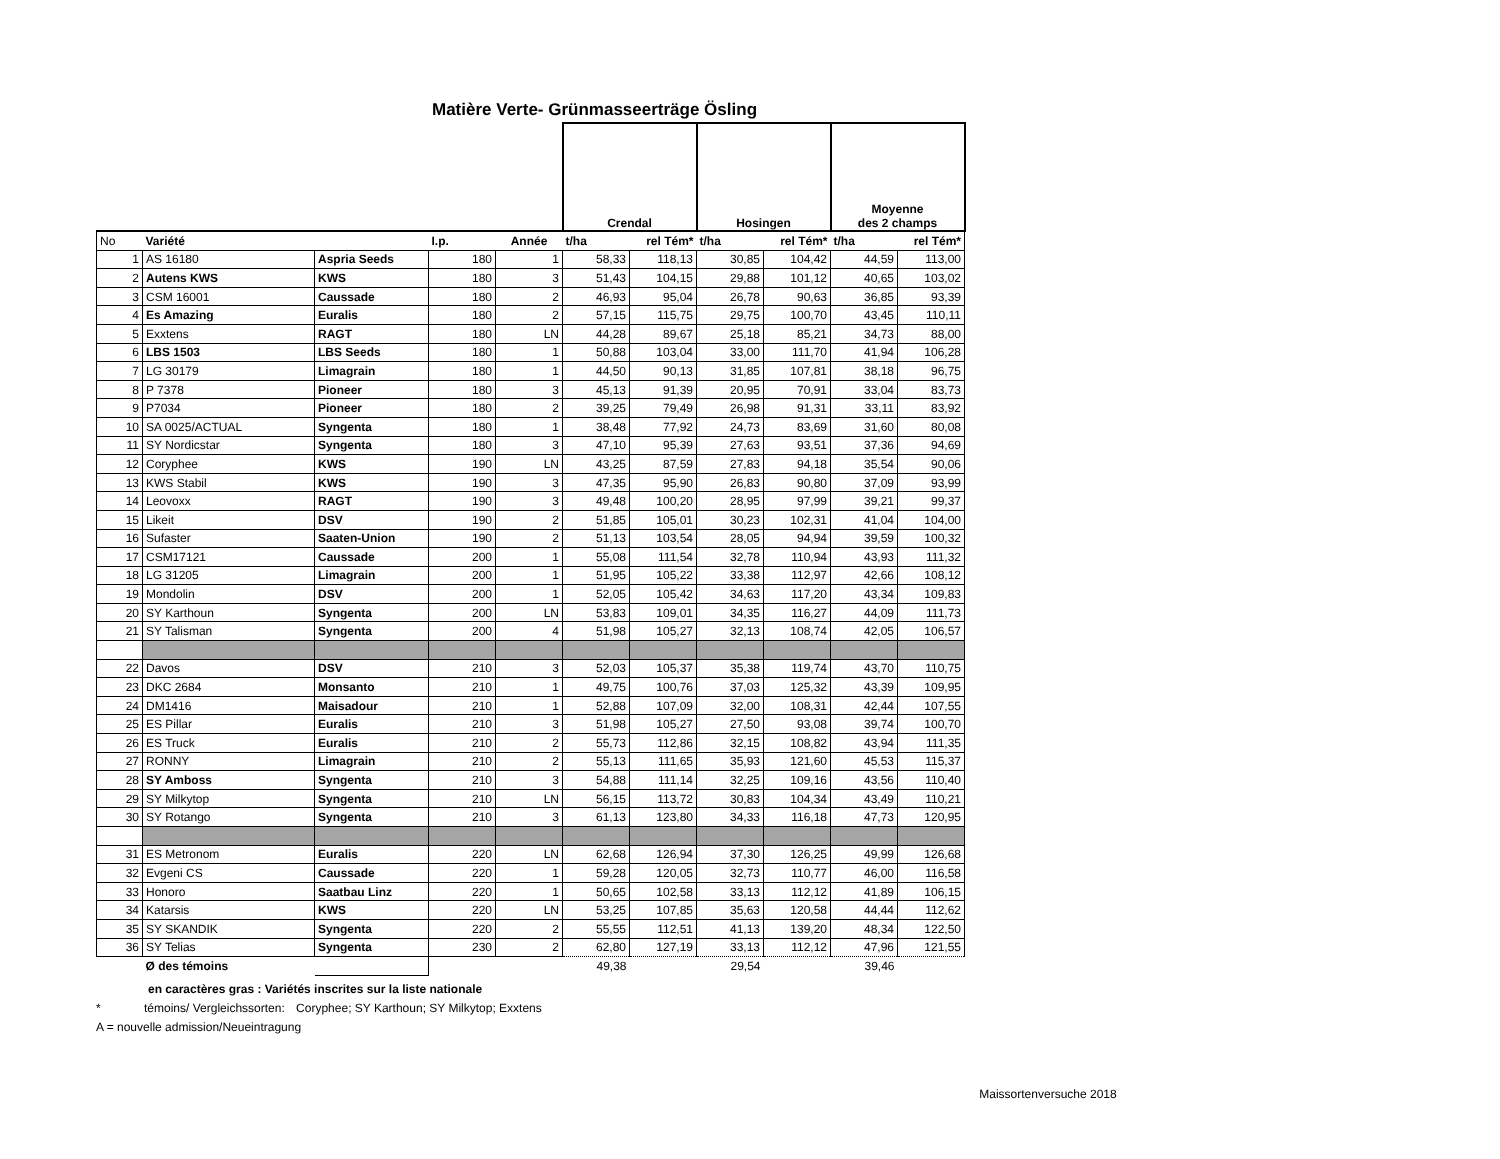Matière Verte- Grünmasseerträge Ösling
| | | | | | Crendal | | Hosingen | | Moyenne des 2 champs | |
| --- | --- | --- | --- | --- | --- | --- | --- | --- | --- | --- |
| No | Variété | | I.p. | Année | t/ha | rel Tém* | t/ha | rel Tém* | t/ha | rel Tém* |
| 1 | AS 16180 | Aspria Seeds | 180 | 1 | 58,33 | 118,13 | 30,85 | 104,42 | 44,59 | 113,00 |
| 2 | Autens KWS | KWS | 180 | 3 | 51,43 | 104,15 | 29,88 | 101,12 | 40,65 | 103,02 |
| 3 | CSM 16001 | Caussade | 180 | 2 | 46,93 | 95,04 | 26,78 | 90,63 | 36,85 | 93,39 |
| 4 | Es Amazing | Euralis | 180 | 2 | 57,15 | 115,75 | 29,75 | 100,70 | 43,45 | 110,11 |
| 5 | Exxtens | RAGT | 180 | LN | 44,28 | 89,67 | 25,18 | 85,21 | 34,73 | 88,00 |
| 6 | LBS 1503 | LBS Seeds | 180 | 1 | 50,88 | 103,04 | 33,00 | 111,70 | 41,94 | 106,28 |
| 7 | LG 30179 | Limagrain | 180 | 1 | 44,50 | 90,13 | 31,85 | 107,81 | 38,18 | 96,75 |
| 8 | P 7378 | Pioneer | 180 | 3 | 45,13 | 91,39 | 20,95 | 70,91 | 33,04 | 83,73 |
| 9 | P7034 | Pioneer | 180 | 2 | 39,25 | 79,49 | 26,98 | 91,31 | 33,11 | 83,92 |
| 10 | SA 0025/ACTUAL | Syngenta | 180 | 1 | 38,48 | 77,92 | 24,73 | 83,69 | 31,60 | 80,08 |
| 11 | SY Nordicstar | Syngenta | 180 | 3 | 47,10 | 95,39 | 27,63 | 93,51 | 37,36 | 94,69 |
| 12 | Coryphee | KWS | 190 | LN | 43,25 | 87,59 | 27,83 | 94,18 | 35,54 | 90,06 |
| 13 | KWS Stabil | KWS | 190 | 3 | 47,35 | 95,90 | 26,83 | 90,80 | 37,09 | 93,99 |
| 14 | Leovoxx | RAGT | 190 | 3 | 49,48 | 100,20 | 28,95 | 97,99 | 39,21 | 99,37 |
| 15 | Likeit | DSV | 190 | 2 | 51,85 | 105,01 | 30,23 | 102,31 | 41,04 | 104,00 |
| 16 | Sufaster | Saaten-Union | 190 | 2 | 51,13 | 103,54 | 28,05 | 94,94 | 39,59 | 100,32 |
| 17 | CSM17121 | Caussade | 200 | 1 | 55,08 | 111,54 | 32,78 | 110,94 | 43,93 | 111,32 |
| 18 | LG 31205 | Limagrain | 200 | 1 | 51,95 | 105,22 | 33,38 | 112,97 | 42,66 | 108,12 |
| 19 | Mondolin | DSV | 200 | 1 | 52,05 | 105,42 | 34,63 | 117,20 | 43,34 | 109,83 |
| 20 | SY Karthoun | Syngenta | 200 | LN | 53,83 | 109,01 | 34,35 | 116,27 | 44,09 | 111,73 |
| 21 | SY Talisman | Syngenta | 200 | 4 | 51,98 | 105,27 | 32,13 | 108,74 | 42,05 | 106,57 |
| 22 | Davos | DSV | 210 | 3 | 52,03 | 105,37 | 35,38 | 119,74 | 43,70 | 110,75 |
| 23 | DKC 2684 | Monsanto | 210 | 1 | 49,75 | 100,76 | 37,03 | 125,32 | 43,39 | 109,95 |
| 24 | DM1416 | Maisadour | 210 | 1 | 52,88 | 107,09 | 32,00 | 108,31 | 42,44 | 107,55 |
| 25 | ES Pillar | Euralis | 210 | 3 | 51,98 | 105,27 | 27,50 | 93,08 | 39,74 | 100,70 |
| 26 | ES Truck | Euralis | 210 | 2 | 55,73 | 112,86 | 32,15 | 108,82 | 43,94 | 111,35 |
| 27 | RONNY | Limagrain | 210 | 2 | 55,13 | 111,65 | 35,93 | 121,60 | 45,53 | 115,37 |
| 28 | SY Amboss | Syngenta | 210 | 3 | 54,88 | 111,14 | 32,25 | 109,16 | 43,56 | 110,40 |
| 29 | SY Milkytop | Syngenta | 210 | LN | 56,15 | 113,72 | 30,83 | 104,34 | 43,49 | 110,21 |
| 30 | SY Rotango | Syngenta | 210 | 3 | 61,13 | 123,80 | 34,33 | 116,18 | 47,73 | 120,95 |
| 31 | ES Metronom | Euralis | 220 | LN | 62,68 | 126,94 | 37,30 | 126,25 | 49,99 | 126,68 |
| 32 | Evgeni CS | Caussade | 220 | 1 | 59,28 | 120,05 | 32,73 | 110,77 | 46,00 | 116,58 |
| 33 | Honoro | Saatbau Linz | 220 | 1 | 50,65 | 102,58 | 33,13 | 112,12 | 41,89 | 106,15 |
| 34 | Katarsis | KWS | 220 | LN | 53,25 | 107,85 | 35,63 | 120,58 | 44,44 | 112,62 |
| 35 | SY SKANDIK | Syngenta | 220 | 2 | 55,55 | 112,51 | 41,13 | 139,20 | 48,34 | 122,50 |
| 36 | SY Telias | Syngenta | 230 | 2 | 62,80 | 127,19 | 33,13 | 112,12 | 47,96 | 121,55 |
| | Ø des témoins | | | | 49,38 | | 29,54 | | 39,46 | |
en caractères gras : Variétés inscrites sur la liste nationale
* témoins/ Vergleichssorten: Coryphee; SY Karthoun; SY Milkytop; Exxtens
A = nouvelle admission/Neueintragung
Maissortenversuche 2018